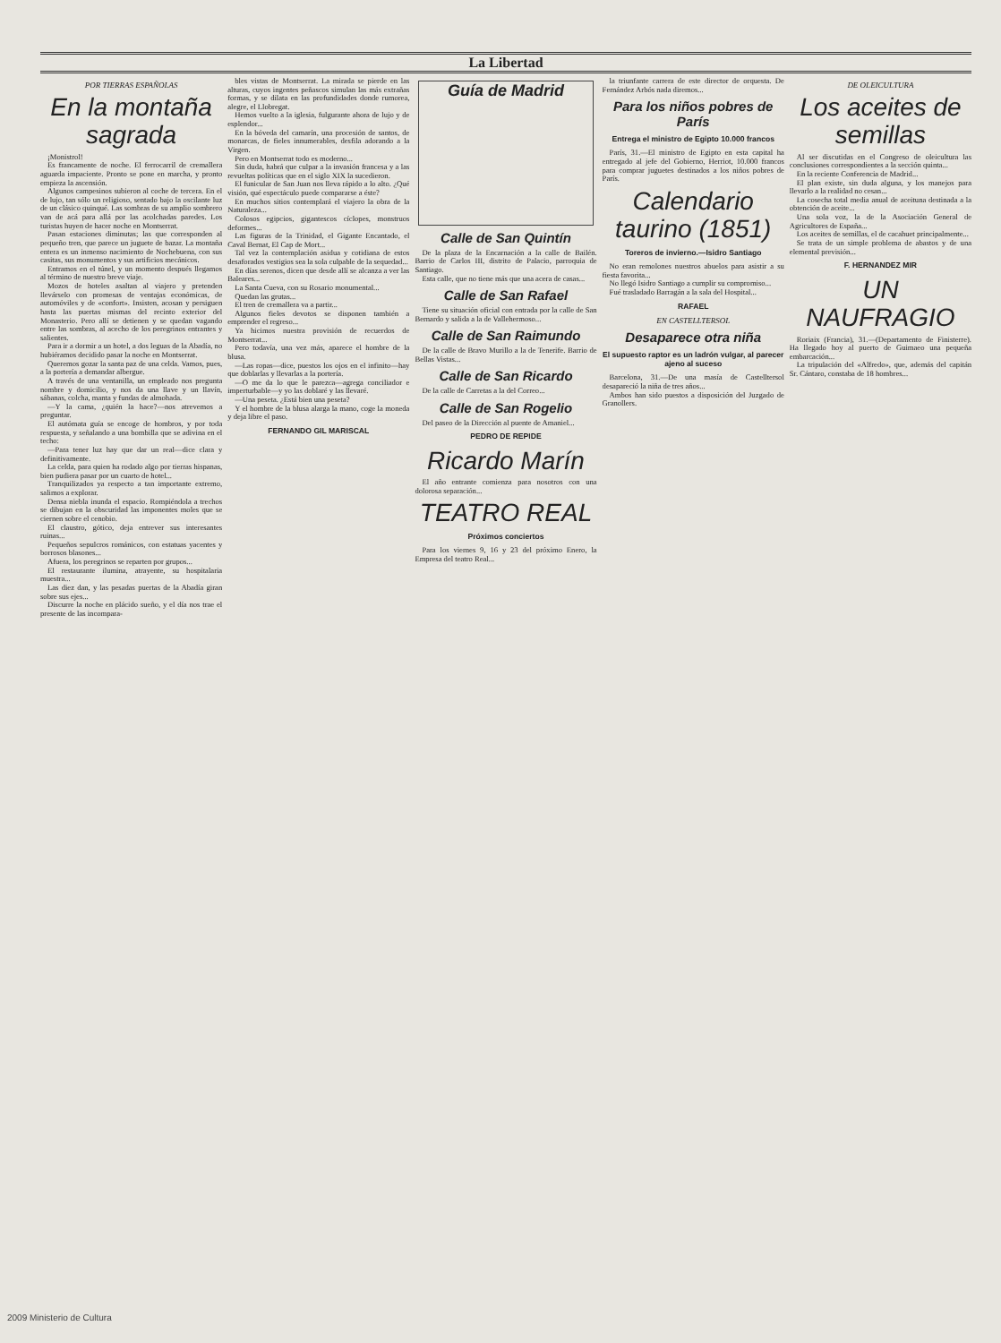La Libertad
POR TIERRAS ESPAÑOLAS
En la montaña sagrada
¡Monistrol!
Es francamente de noche. El ferrocarril de cremallera aguarda impaciente. Pronto se pone en marcha, y pronto empieza la ascensión.
Algunos campesinos subieron al coche de tercera. En el de lujo, tan sólo un religioso, sentado bajo la oscilante luz de un clásico quinqué. Las sombras de su amplio sombrero van de acá para allá por las acolchadas paredes. Los turistas huyen de hacer noche en Montserrat.
Pasan estaciones diminutas; las que corresponden al pequeño tren, que parece un juguete de bazar. La montaña entera es un inmenso nacimiento de Nochebuena, con sus casitas, sus monumentos y sus artificios mecánicos.
Entramos en el túnel, y un momento después llegamos al término de nuestro breve viaje.
Mozos de hoteles asaltan al viajero y pretenden llevárselo con promesas de ventajas económicas, de automóviles y de «confort». Insisten, acosan y persiguen hasta las puertas mismas del recinto exterior del Monasterio. Pero allí se detienen y se quedan vagando entre las sombras, al acecho de los peregrinos entrantes y salientes.
Para ir a dormir a un hotel, a dos leguas de la Abadía, no hubiéramos decidido pasar la noche en Montserrat.
Queremos gozar la santa paz de una celda. Vamos, pues, a la portería a demandar albergue.
A través de una ventanilla, un empleado nos pregunta nombre y domicilio, y nos da una llave y un llavín, sábanas, colcha, manta y fundas de almohada.
—Y la cama, ¿quién la hace?—nos atrevemos a preguntar.
El autómata guía se encoge de hombros, y por toda respuesta, y señalando a una bombilla que se adivina en el techo:
—Para tener luz hay que dar un real—dice clara y definitivamente.
La celda, para quien ha rodado algo por tierras hispanas, bien pudiera pasar por un cuarto de hotel...
Tranquilizados ya respecto a tan importante extremo, salimos a explorar.
Densa niebla inunda el espacio. Rompiéndola a trechos se dibujan en la obscuridad las imponentes moles que se ciernen sobre el cenobio.
El claustro, gótico, deja entrever sus interesantes ruinas...
Pequeños sepulcros románicos, con estatuas yacentes y borrosos blasones...
Afuera, los peregrinos se reparten por grupos...
El restaurante ilumina, atrayente, su hospitalaria muestra...
Las diez dan, y las pesadas puertas de la Abadía giran sobre sus ejes...
Discurre la noche en plácido sueño, y el día nos trae el presente de las incompara-
bles vistas de Montserrat. La mirada se pierde en las alturas, cuyos ingentes peñascos simulan las más extrañas formas, y se dilata en las profundidades donde rumorea, alegre, el Llobregat.
Hemos vuelto a la iglesia, fulgurante ahora de lujo y de esplendor...
En la bóveda del camarín, una procesión de santos, de monarcas, de fieles innumerables, desfila adorando a la Virgen.
Pero en Montserrat todo es moderno...
Sin duda, habrá que culpar a la invasión francesa y a las revueltas políticas que en el siglo XIX la sucedieron.
El funicular de San Juan nos lleva rápido a lo alto. ¿Qué visión, qué espectáculo puede compararse a éste?
En muchos sitios contemplará el viajero la obra de la Naturaleza...
Colosos egipcios, gigantescos cíclopes, monstruos deformes...
Las figuras de la Trinidad, el Gigante Encantado, el Caval Bernat, El Cap de Mort...
Tal vez la contemplación asidua y cotidiana de estos desaforados vestigios sea la sola culpable de la sequedad...
En días serenos, dicen que desde allí se alcanza a ver las Baleares...
La Santa Cueva, con su Rosario monumental...
Quedan las grutas...
El tren de cremallera va a partir...
Algunos fieles devotos se disponen también a emprender el regreso...
Ya hicimos nuestra provisión de recuerdos de Montserrat...
Pero todavía, una vez más, aparece el hombre de la blusa.
—Las ropas—dice, puestos los ojos en el infinito—hay que doblarlas y llevarlas a la portería.
—O me da lo que le parezca—agrega conciliador e imperturbable—y yo las doblaré y las llevaré.
—Una peseta. ¿Está bien una peseta?
Y el hombre de la blusa alarga la mano, coge la moneda y deja libre el paso.
FERNANDO GIL MARISCAL
Guía de Madrid
Calle de San Quintín
De la plaza de la Encarnación a la calle de Bailén. Barrio de Carlos III, distrito de Palacio, parroquia de Santiago.
Esta calle, que no tiene más que una acera de casas...
Calle de San Rafael
Tiene su situación oficial con entrada por la calle de San Bernardo y salida a la de Vallehermoso...
Calle de San Raimundo
De la calle de Bravo Murillo a la de Tenerife. Barrio de Bellas Vistas...
Calle de San Ricardo
De la calle de Carretas a la del Correo...
Calle de San Rogelio
Del paseo de la Dirección al puente de Amaniel...
PEDRO DE REPIDE
Ricardo Marín
El año entrante comienza para nosotros con una dolorosa separación...
TEATRO REAL
Próximos conciertos
Para los viernes 9, 16 y 23 del próximo Enero, la Empresa del teatro Real...
la triunfante carrera de este director de orquesta. De Fernández Arbós nada diremos...
Para los niños pobres de París
Entrega el ministro de Egipto 10.000 francos
París, 31.—El ministro de Egipto en esta capital ha entregado al jefe del Gobierno, Herriot, 10.000 francos para comprar juguetes destinados a los niños pobres de París.
Calendario taurino (1851)
Toreros de invierno.—Isidro Santiago
No eran remolones nuestros abuelos para asistir a su fiesta favorita...
No llegó Isidro Santiago a cumplir su compromiso...
Fué trasladado Barragán a la sala del Hospital...
RAFAEL
EN CASTELLTERSOL
Desaparece otra niña
El supuesto raptor es un ladrón vulgar, al parecer ajeno al suceso
Barcelona, 31.—De una masía de Castelltersol desapareció la niña de tres años...
Ambos han sido puestos a disposición del Juzgado de Granollers.
DE OLEICULTURA
Los aceites de semillas
Al ser discutidas en el Congreso de oleicultura las conclusiones correspondientes a la sección quinta...
En la reciente Conferencia de Madrid...
El plan existe, sin duda alguna, y los manejos para llevarlo a la realidad no cesan...
La cosecha total media anual de aceituna destinada a la obtención de aceite...
Una sola voz, la de la Asociación General de Agricultores de España...
Los aceites de semillas, el de cacahuet principalmente...
Se trata de un simple problema de abastos y de una elemental previsión...
F. HERNANDEZ MIR
UN NAUFRAGIO
Roriaix (Francia), 31.—(Departamento de Finisterre). Ha llegado hoy al puerto de Guimaeo una pequeña embarcación...
La tripulación del «Alfredo», que, además del capitán Sr. Cántaro, constaba de 18 hombres...
2009 Ministerio de Cultura